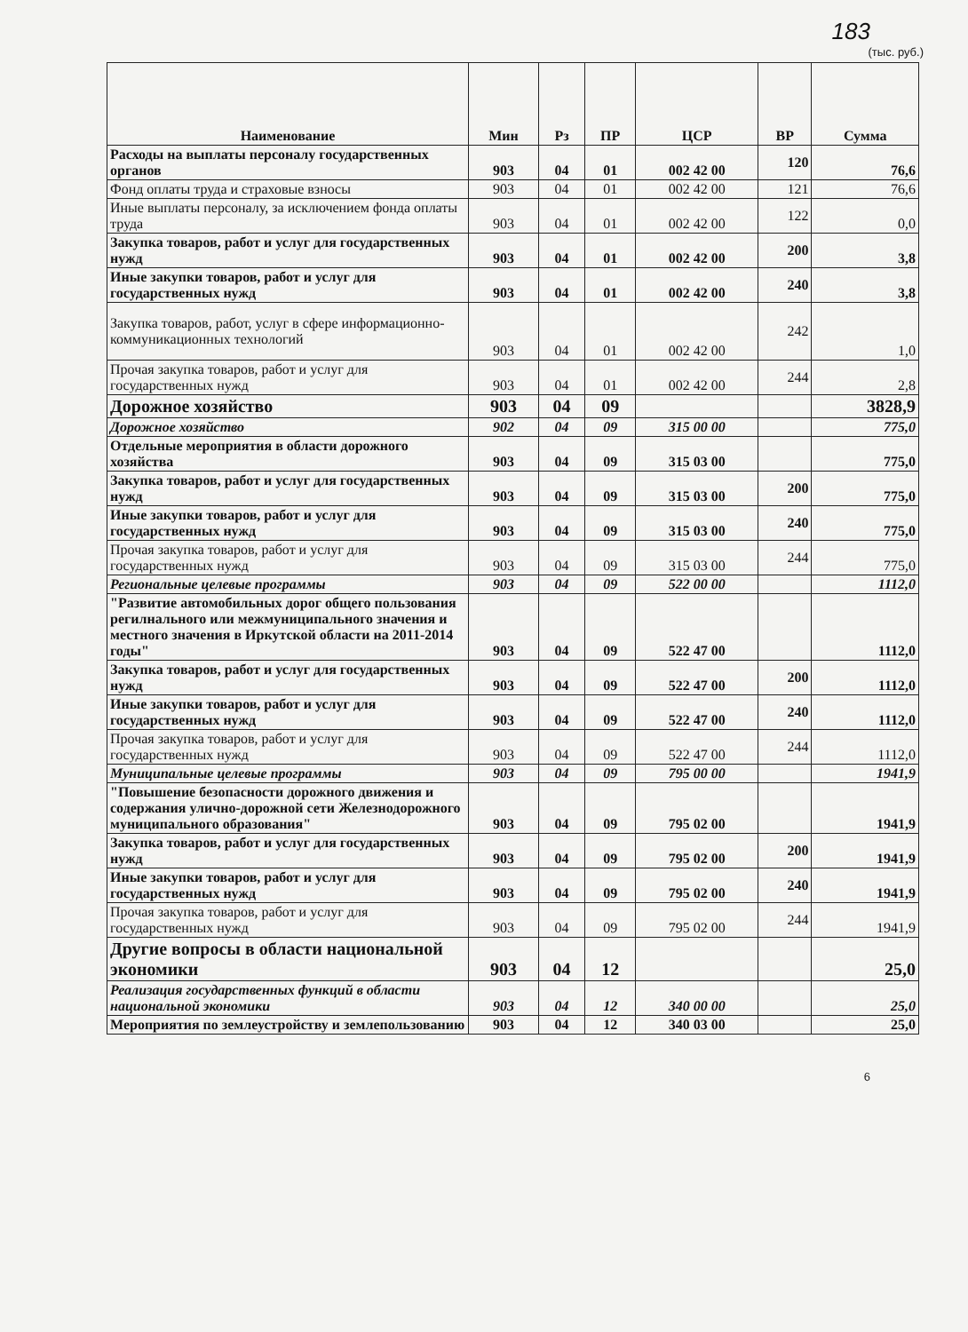183
(тыс. руб.)
| Наименование | Мин | Рз | ПР | ЦСР | ВР | Сумма |
| --- | --- | --- | --- | --- | --- | --- |
| Расходы на выплаты персоналу государственных органов | 903 | 04 | 01 | 002 42 00 | 120 | 76,6 |
| Фонд оплаты труда и страховые взносы | 903 | 04 | 01 | 002 42 00 | 121 | 76,6 |
| Иные выплаты персоналу, за исключением фонда оплаты труда | 903 | 04 | 01 | 002 42 00 | 122 | 0,0 |
| Закупка товаров, работ и услуг для государственных нужд | 903 | 04 | 01 | 002 42 00 | 200 | 3,8 |
| Иные закупки товаров, работ и услуг для государственных нужд | 903 | 04 | 01 | 002 42 00 | 240 | 3,8 |
| Закупка товаров, работ, услуг в сфере информационно-коммуникационных технологий | 903 | 04 | 01 | 002 42 00 | 242 | 1,0 |
| Прочая закупка товаров, работ и услуг для государственных нужд | 903 | 04 | 01 | 002 42 00 | 244 | 2,8 |
| Дорожное хозяйство | 903 | 04 | 09 | | | 3828,9 |
| Дорожное хозяйство | 902 | 04 | 09 | 315 00 00 | | 775,0 |
| Отдельные мероприятия в области дорожного хозяйства | 903 | 04 | 09 | 315 03 00 | | 775,0 |
| Закупка товаров, работ и услуг для государственных нужд | 903 | 04 | 09 | 315 03 00 | 200 | 775,0 |
| Иные закупки товаров, работ и услуг для государственных нужд | 903 | 04 | 09 | 315 03 00 | 240 | 775,0 |
| Прочая закупка товаров, работ и услуг для государственных нужд | 903 | 04 | 09 | 315 03 00 | 244 | 775,0 |
| Региональные целевые программы | 903 | 04 | 09 | 522 00 00 | | 1112,0 |
| "Развитие автомобильных дорог общего пользования регилнального или межмуниципального значения и местного значения в Иркутской области на 2011-2014 годы" | 903 | 04 | 09 | 522 47 00 | | 1112,0 |
| Закупка товаров, работ и услуг для государственных нужд | 903 | 04 | 09 | 522 47 00 | 200 | 1112,0 |
| Иные закупки товаров, работ и услуг для государственных нужд | 903 | 04 | 09 | 522 47 00 | 240 | 1112,0 |
| Прочая закупка товаров, работ и услуг для государственных нужд | 903 | 04 | 09 | 522 47 00 | 244 | 1112,0 |
| Муниципальные целевые программы | 903 | 04 | 09 | 795 00 00 | | 1941,9 |
| "Повышение безопасности дорожного движения и содержания улично-дорожной сети Железнодорожного муниципального образования" | 903 | 04 | 09 | 795 02 00 | | 1941,9 |
| Закупка товаров, работ и услуг для государственных нужд | 903 | 04 | 09 | 795 02 00 | 200 | 1941,9 |
| Иные закупки товаров, работ и услуг для государственных нужд | 903 | 04 | 09 | 795 02 00 | 240 | 1941,9 |
| Прочая закупка товаров, работ и услуг для государственных нужд | 903 | 04 | 09 | 795 02 00 | 244 | 1941,9 |
| Другие вопросы в области национальной экономики | 903 | 04 | 12 | | | 25,0 |
| Реализация государственных функций в области национальной экономики | 903 | 04 | 12 | 340 00 00 | | 25,0 |
| Мероприятия по землеустройству и землепользованию | 903 | 04 | 12 | 340 03 00 | | 25,0 |
6